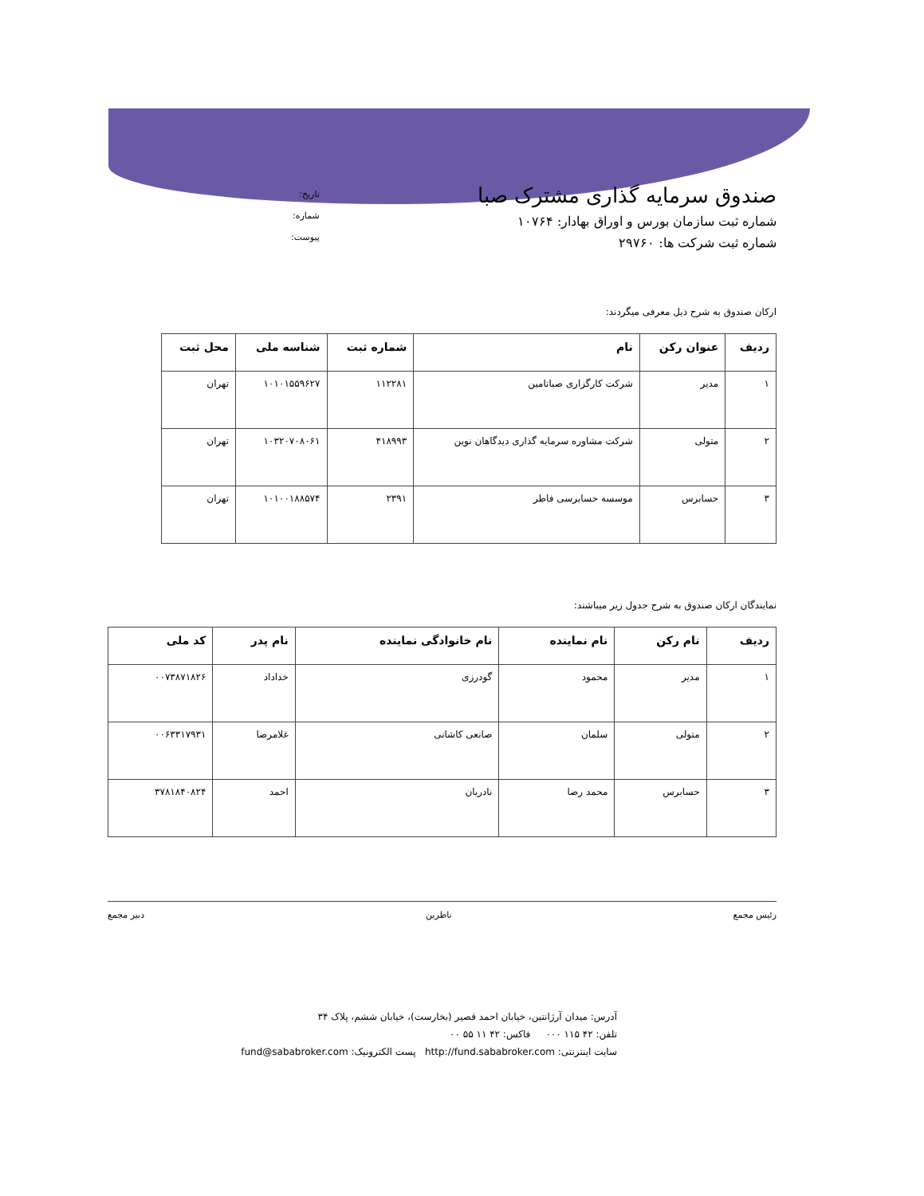صندوق سرمایه گذاری مشترک صبا
شماره ثبت سازمان بورس و اوراق بهادار: ۱۰۷۶۴
شماره ثبت شرکت ها: ۲۹۷۶۰
تاریخ:
شماره:
پیوست:
ارکان صندوق به شرح ذیل معرفی میگردند:
| ردیف | عنوان رکن | نام | شماره ثبت | شناسه ملی | محل ثبت |
| --- | --- | --- | --- | --- | --- |
| ۱ | مدیر | شرکت کارگزاری صباتامین | ۱۱۲۲۸۱ | ۱۰۱۰۱۵۵۹۶۲۷ | تهران |
| ۲ | متولی | شرکت مشاوره سرمایه گذاری دیدگاهان نوین | ۴۱۸۹۹۳ | ۱۰۳۲۰۷۰۸۰۶۱ | تهران |
| ۳ | حسابرس | موسسه حسابرسی فاطر | ۲۳۹۱ | ۱۰۱۰۰۱۸۸۵۷۴ | تهران |
نمایندگان ارکان صندوق به شرح جدول زیر میباشند:
| ردیف | نام رکن | نام نماینده | نام خانوادگی نماینده | نام پدر | کد ملی |
| --- | --- | --- | --- | --- | --- |
| ۱ | مدیر | محمود | گودرزی | خداداد | ۰۰۷۳۸۷۱۸۲۶ |
| ۲ | متولی | سلمان | صانعی کاشانی | غلامرضا | ۰۰۶۳۳۱۷۹۳۱ |
| ۳ | حسابرس | محمد رضا | نادریان | احمد | ۳۷۸۱۸۴۰۸۲۴ |
رئیس مجمع ناظرین دبیر مجمع
آدرس: میدان آرژانتین، خیابان احمد قصیر (بخارست)، خیابان ششم، پلاک ۳۴
تلفن: ۴۲ ۱۱۵ ۰۰۰ فاکس: ۴۲ ۱۱ ۵۵ ۰۰
سایت اینترنتی: http://fund.sababroker.com پست الکترونیک: fund@sababroker.com